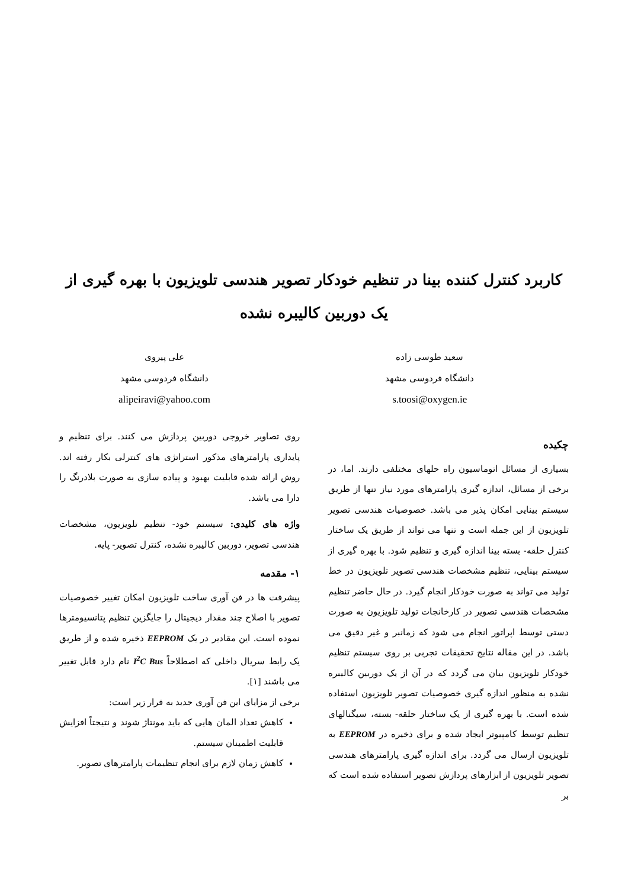کاربرد کنترل کننده بینا در تنظیم خودکار تصویر هندسی تلویزیون با بهره گیری از یک دوربین کالیبره نشده
سعید طوسی زاده
دانشگاه فردوسی مشهد
s.toosi@oxygen.ie
علی پیروی
دانشگاه فردوسی مشهد
alipeiravi@yahoo.com
چکیده
بسیاری از مسائل اتوماسیون راه حلهای مختلفی دارند. اما، در برخی از مسائل، اندازه گیری پارامترهای مورد نیاز تنها از طریق سیستم بینایی امکان پذیر می باشد. خصوصیات هندسی تصویر تلویزیون از این جمله است و تنها می تواند از طریق یک ساختار کنترل حلقه- بسته بینا اندازه گیری و تنظیم شود. با بهره گیری از سیستم بینایی، تنظیم مشخصات هندسی تصویر تلویزیون در خط تولید می تواند به صورت خودکار انجام گیرد. در حال حاضر تنظیم مشخصات هندسی تصویر در کارخانجات تولید تلویزیون به صورت دستی توسط اپراتور انجام می شود که زمانبر و غیر دقیق می باشد. در این مقاله نتایج تحقیقات تجربی بر روی سیستم تنظیم خودکار تلویزیون بیان می گردد که در آن از یک دوربین کالیبره نشده به منظور اندازه گیری خصوصیات تصویر تلویزیون استفاده شده است. با بهره گیری از یک ساختار حلقه- بسته، سیگنالهای تنظیم توسط کامپیوتر ایجاد شده و برای ذخیره در EEPROM به تلویزیون ارسال می گردد. برای اندازه گیری پارامترهای هندسی تصویر تلویزیون از ابزارهای پردازش تصویر استفاده شده است که بر
روی تصاویر خروجی دوربین پردازش می کنند. برای تنظیم و پایداری پارامترهای مذکور استراتژی های کنترلی بکار رفته اند. روش ارائه شده قابلیت بهبود و پیاده سازی به صورت بلادرنگ را دارا می باشد.
واژه های کلیدی: سیستم خود- تنظیم تلویزیون، مشخصات هندسی تصویر، دوربین کالیبره نشده، کنترل تصویر- پایه.
۱- مقدمه
پیشرفت ها در فن آوری ساخت تلویزیون امکان تغییر خصوصیات تصویر با اصلاح چند مقدار دیجیتال را جایگزین تنظیم پتانسیومترها نموده است. این مقادیر در یک EEPROM ذخیره شده و از طریق یک رابط سریال داخلی که اصطلاحاً I<sup>2</sup>C Bus نام دارد قابل تغییر می باشند [۱].
برخی از مزایای این فن آوری جدید به قرار زیر است:
کاهش تعداد المان هایی که باید مونتاژ شوند و نتیجتاً افزایش قابلیت اطمینان سیستم.
کاهش زمان لازم برای انجام تنظیمات پارامترهای تصویر.